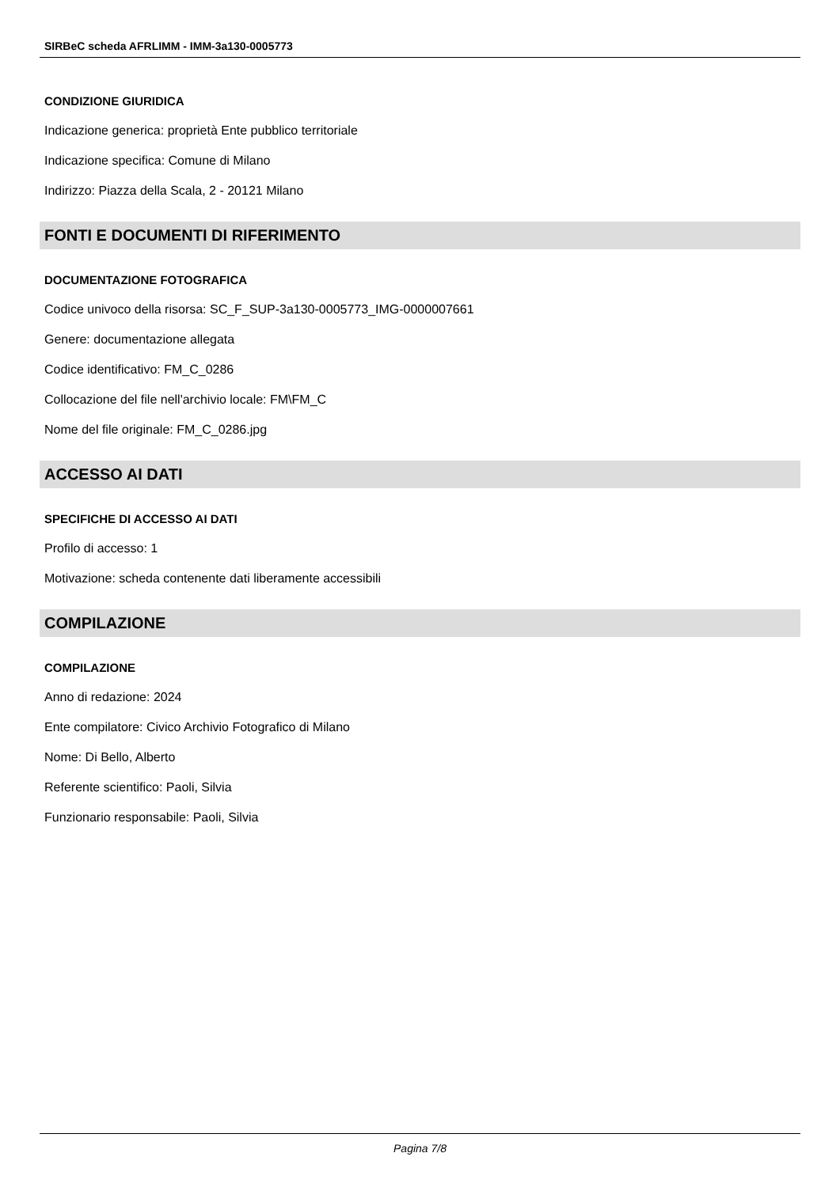SIRBeC scheda AFRLIMM - IMM-3a130-0005773
CONDIZIONE GIURIDICA
Indicazione generica: proprietà Ente pubblico territoriale
Indicazione specifica: Comune di Milano
Indirizzo: Piazza della Scala, 2 - 20121 Milano
FONTI E DOCUMENTI DI RIFERIMENTO
DOCUMENTAZIONE FOTOGRAFICA
Codice univoco della risorsa: SC_F_SUP-3a130-0005773_IMG-0000007661
Genere: documentazione allegata
Codice identificativo: FM_C_0286
Collocazione del file nell'archivio locale: FM\FM_C
Nome del file originale: FM_C_0286.jpg
ACCESSO AI DATI
SPECIFICHE DI ACCESSO AI DATI
Profilo di accesso: 1
Motivazione: scheda contenente dati liberamente accessibili
COMPILAZIONE
COMPILAZIONE
Anno di redazione: 2024
Ente compilatore: Civico Archivio Fotografico di Milano
Nome: Di Bello, Alberto
Referente scientifico: Paoli, Silvia
Funzionario responsabile: Paoli, Silvia
Pagina 7/8